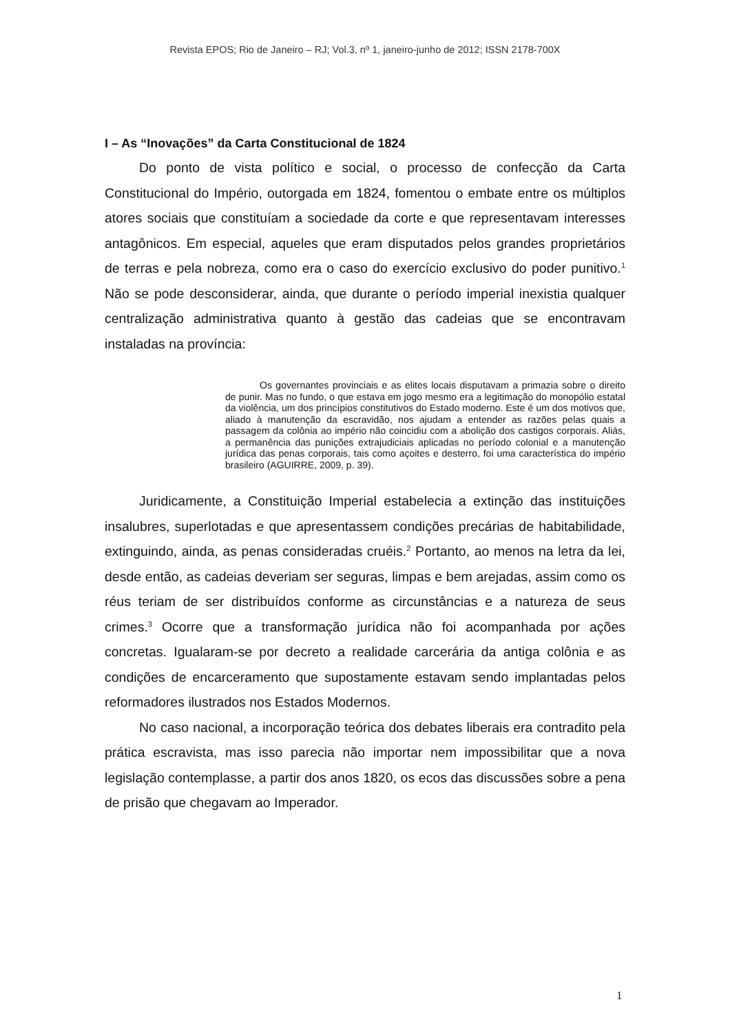Revista EPOS; Rio de Janeiro – RJ; Vol.3, nº 1, janeiro-junho de 2012; ISSN 2178-700X
I – As “Inovações” da Carta Constitucional de 1824
Do ponto de vista político e social, o processo de confecção da Carta Constitucional do Império, outorgada em 1824, fomentou o embate entre os múltiplos atores sociais que constituíam a sociedade da corte e que representavam interesses antagônicos. Em especial, aqueles que eram disputados pelos grandes proprietários de terras e pela nobreza, como era o caso do exercício exclusivo do poder punitivo.<sup>1</sup> Não se pode desconsiderar, ainda, que durante o período imperial inexistia qualquer centralização administrativa quanto à gestão das cadeias que se encontravam instaladas na província:
Os governantes provinciais e as elites locais disputavam a primazia sobre o direito de punir. Mas no fundo, o que estava em jogo mesmo era a legitimação do monopólio estatal da violência, um dos princípios constitutivos do Estado moderno. Este é um dos motivos que, aliado à manutenção da escravidão, nos ajudam a entender as razões pelas quais a passagem da colônia ao império não coincidiu com a abolição dos castigos corporais. Aliás, a permanência das punições extrajudiciais aplicadas no período colonial e a manutenção jurídica das penas corporais, tais como açoites e desterro, foi uma característica do império brasileiro (AGUIRRE, 2009, p. 39).
Juridicamente, a Constituição Imperial estabelecia a extinção das instituições insalubres, superlotadas e que apresentassem condições precárias de habitabilidade, extinguindo, ainda, as penas consideradas cruéis.<sup>2</sup> Portanto, ao menos na letra da lei, desde então, as cadeias deveriam ser seguras, limpas e bem arejadas, assim como os réus teriam de ser distribuídos conforme as circunstâncias e a natureza de seus crimes.<sup>3</sup> Ocorre que a transformação jurídica não foi acompanhada por ações concretas. Igualaram-se por decreto a realidade carcerária da antiga colônia e as condições de encarceramento que supostamente estavam sendo implantadas pelos reformadores ilustrados nos Estados Modernos.
No caso nacional, a incorporação teórica dos debates liberais era contradito pela prática escravista, mas isso parecia não importar nem impossibilitar que a nova legislação contemplasse, a partir dos anos 1820, os ecos das discussões sobre a pena de prisão que chegavam ao Imperador.
1